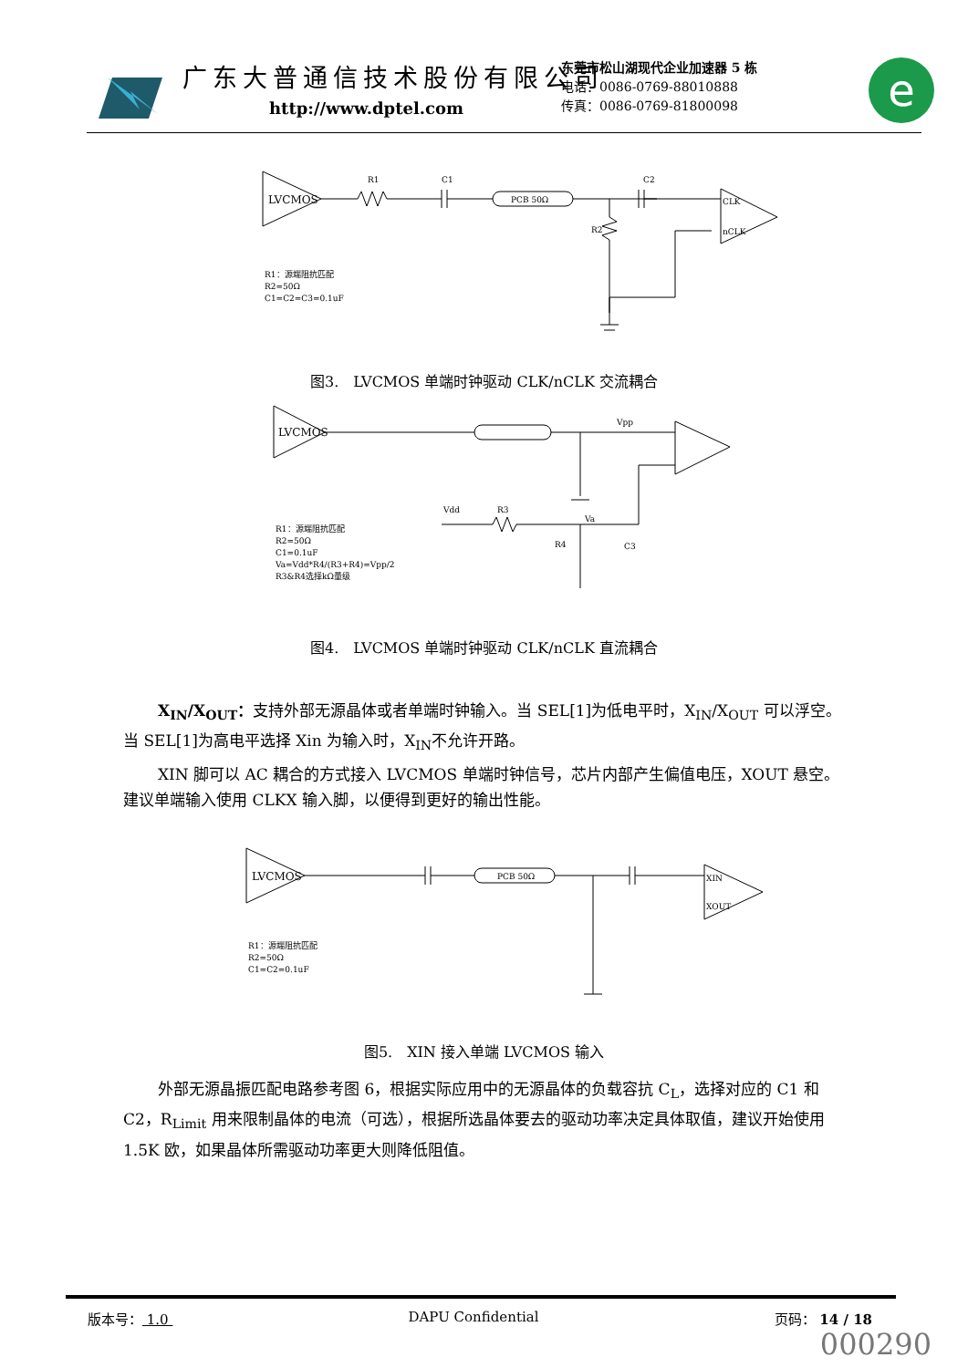广东大普通信技术股份有限公司
http://www.dptel.com
东莞市松山湖现代企业加速器 5 栋
电话：0086-0769-88010888
传真：0086-0769-81800098
e
LVCMOS
R1
C1
PCB 50Ω
C2
R2
CLK
nCLK
R1：源端阻抗匹配
R2=50Ω
C1=C2=C3=0.1uF
图3.　LVCMOS 单端时钟驱动 CLK/nCLK 交流耦合
LVCMOS
R1：源端阻抗匹配
R2=50Ω
C1=0.1uF
Va=Vdd*R4/(R3+R4)=Vpp/2
R3&R4选择kΩ量级
Vpp
Vdd
R3
Va
R4
C3
图4.　LVCMOS 单端时钟驱动 CLK/nCLK 直流耦合
X<sub>IN</sub>/X<sub>OUT</sub>：支持外部无源晶体或者单端时钟输入。当 SEL[1]为低电平时，X<sub>IN</sub>/X<sub>OUT</sub> 可以浮空。当 SEL[1]为高电平选择 Xin 为输入时，X<sub>IN</sub>不允许开路。
XIN 脚可以 AC 耦合的方式接入 LVCMOS 单端时钟信号，芯片内部产生偏值电压，XOUT 悬空。建议单端输入使用 CLKX 输入脚，以便得到更好的输出性能。
LVCMOS
XIN
XOUT
PCB 50Ω
R1：源端阻抗匹配
R2=50Ω
C1=C2=0.1uF
图5.　XIN 接入单端 LVCMOS 输入
外部无源晶振匹配电路参考图 6，根据实际应用中的无源晶体的负载容抗 C<sub>L</sub>，选择对应的 C1 和 C2，R<sub>Limit</sub> 用来限制晶体的电流（可选），根据所选晶体要去的驱动功率决定具体取值，建议开始使用 1.5K 欧，如果晶体所需驱动功率更大则降低阻值。
版本号： 1.0 DAPU Confidential 页码： 14 / 18
000290